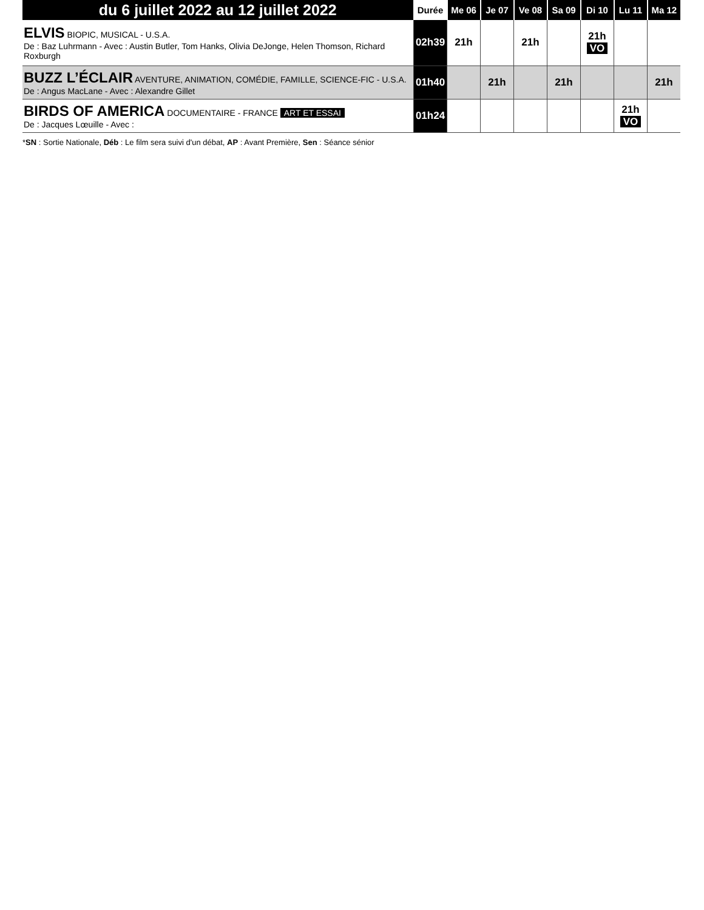| du 6 juillet 2022 au 12 juillet 2022 | Durée | Me 06 | Je 07 | Ve 08 | Sa 09 | Di 10 | Lu 11 | Ma 12 |
| --- | --- | --- | --- | --- | --- | --- | --- | --- |
| ELVIS BIOPIC, MUSICAL - U.S.A. De : Baz Luhrmann - Avec : Austin Butler, Tom Hanks, Olivia DeJonge, Helen Thomson, Richard Roxburgh | 02h39 | 21h | | 21h | | 21h VO | | |
| BUZZ L’ÉCLAIR AVENTURE, ANIMATION, COMÉDIE, FAMILLE, SCIENCE-FIC - U.S.A. De : Angus MacLane - Avec : Alexandre Gillet | 01h40 | | 21h | | 21h | | | 21h |
| BIRDS OF AMERICA DOCUMENTAIRE - FRANCE ART ET ESSAI De : Jacques Lœuille - Avec : | 01h24 | | | | | | 21h VO | |
*SN : Sortie Nationale, Déb : Le film sera suivi d'un débat, AP : Avant Première, Sen : Séance sénior